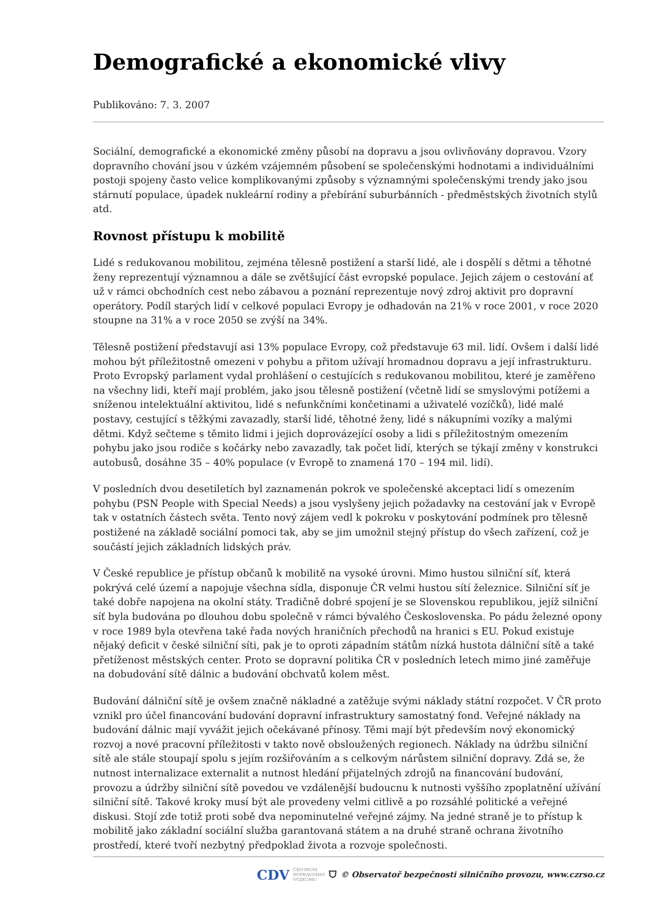Demografické a ekonomické vlivy
Publikováno: 7. 3. 2007
Sociální, demografické a ekonomické změny působí na dopravu a jsou ovlivňovány dopravou. Vzory dopravního chování jsou v úzkém vzájemném působení se společenskými hodnotami a individuálními postoji spojeny často velice komplikovanými způsoby s významnými společenskými trendy jako jsou stárnutí populace, úpadek nukleární rodiny a přebírání suburbánních - předměstských životních stylů atd.
Rovnost přístupu k mobilitě
Lidé s redukovanou mobilitou, zejména tělesně postižení a starší lidé, ale i dospělí s dětmi a těhotné ženy reprezentují významnou a dále se zvětšující část evropské populace. Jejich zájem o cestování ať už v rámci obchodních cest nebo zábavou a poznání reprezentuje nový zdroj aktivit pro dopravní operátory. Podíl starých lidí v celkové populaci Evropy je odhadován na 21% v roce 2001, v roce 2020 stoupne na 31% a v roce 2050 se zvýší na 34%.
Tělesně postižení představují asi 13% populace Evropy, což představuje 63 mil. lidí. Ovšem i další lidé mohou být příležitostně omezeni v pohybu a přitom užívají hromadnou dopravu a její infrastrukturu. Proto Evropský parlament vydal prohlášení o cestujících s redukovanou mobilitou, které je zaměřeno na všechny lidi, kteří mají problém, jako jsou tělesně postižení (včetně lidí se smyslovými potížemi a sníženou intelektuální aktivitou, lidé s nefunkčními končetinami a uživatelé vozíčků), lidé malé postavy, cestující s těžkými zavazadly, starší lidé, těhotné ženy, lidé s nákupními vozíky a malými dětmi. Když sečteme s těmito lidmi i jejich doprovázející osoby a lidi s příležitostným omezením pohybu jako jsou rodiče s kočárky nebo zavazadly, tak počet lidí, kterých se týkají změny v konstrukci autobusů, dosáhne 35 – 40% populace (v Evropě to znamená 170 – 194 mil. lidí).
V posledních dvou desetiletích byl zaznamenán pokrok ve společenské akceptaci lidí s omezením pohybu (PSN People with Special Needs) a jsou vyslyšeny jejich požadavky na cestování jak v Evropě tak v ostatních částech světa. Tento nový zájem vedl k pokroku v poskytování podmínek pro tělesně postižené na základě sociální pomoci tak, aby se jim umožnil stejný přístup do všech zařízení, což je součástí jejich základních lidských práv.
V České republice je přístup občanů k mobilitě na vysoké úrovni. Mimo hustou silniční síť, která pokrývá celé území a napojuje všechna sídla, disponuje ČR velmi hustou sítí železnice. Silniční síť je také dobře napojena na okolní státy. Tradičně dobré spojení je se Slovenskou republikou, jejíž silniční síť byla budována po dlouhou dobu společně v rámci bývalého Československa. Po pádu železné opony v roce 1989 byla otevřena také řada nových hraničních přechodů na hranici s EU. Pokud existuje nějaký deficit v české silniční síti, pak je to oproti západním státům nízká hustota dálniční sítě a také přetíženost městských center. Proto se dopravní politika ČR v posledních letech mimo jiné zaměřuje na dobudování sítě dálnic a budování obchvatů kolem měst.
Budování dálniční sítě je ovšem značně nákladné a zatěžuje svými náklady státní rozpočet. V ČR proto vznikl pro účel financování budování dopravní infrastruktury samostatný fond. Veřejné náklady na budování dálnic mají vyvážit jejich očekávané přínosy. Těmi mají být především nový ekonomický rozvoj a nové pracovní příležitosti v takto nově obsloužených regionech. Náklady na údržbu silniční sítě ale stále stoupají spolu s jejím rozšiřováním a s celkovým nárůstem silniční dopravy. Zdá se, že nutnost internalizace externalit a nutnost hledání přijatelných zdrojů na financování budování, provozu a údržby silniční sítě povedou ve vzdálenější budoucnu k nutnosti vyššího zpoplatnění užívání silniční sítě. Takové kroky musí být ale provedeny velmi citlivě a po rozsáhlé politické a veřejné diskusi. Stojí zde totiž proti sobě dva nepominutelné veřejné zájmy. Na jedné straně je to přístup k mobilitě jako základní sociální služba garantovaná státem a na druhé straně ochrana životního prostředí, které tvoří nezbytný předpoklad života a rozvoje společnosti.
CDV CENTRUM
DOPRAVNÍHO
VÝZKUMU ⛉ © Observatoř bezpečnosti silničního provozu, www.czrso.cz